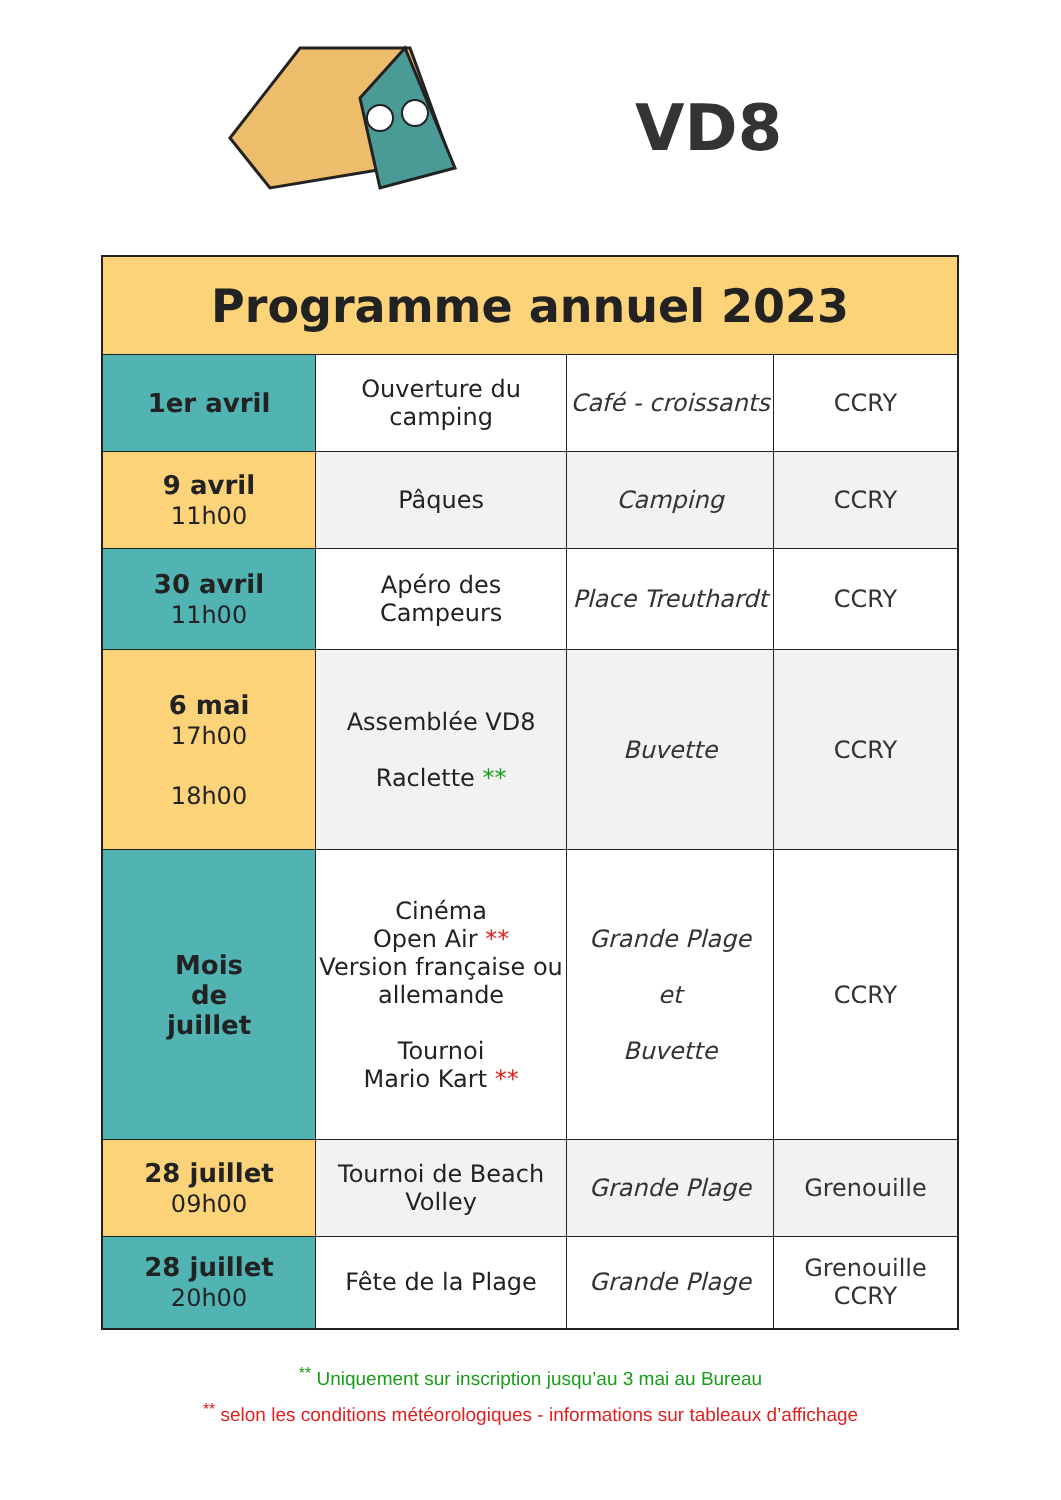VD8
| Programme annuel 2023 | | | |
| --- | --- | --- | --- |
| 1er avril | Ouverture du camping | Café - croissants | CCRY |
| 9 avril 11h00 | Pâques | Camping | CCRY |
| 30 avril 11h00 | Apéro des Campeurs | Place Treuthardt | CCRY |
| 6 mai 17h00 18h00 | Assemblée VD8 Raclette ** | Buvette | CCRY |
| Mois de juillet | Cinéma Open Air ** Version française ou allemande Tournoi Mario Kart ** | Grande Plage et Buvette | CCRY |
| 28 juillet 09h00 | Tournoi de Beach Volley | Grande Plage | Grenouille |
| 28 juillet 20h00 | Fête de la Plage | Grande Plage | Grenouille CCRY |
<sup>**</sup> Uniquement sur inscription jusqu’au 3 mai au Bureau
<sup>**</sup> selon les conditions météorologiques - informations sur tableaux d’affichage